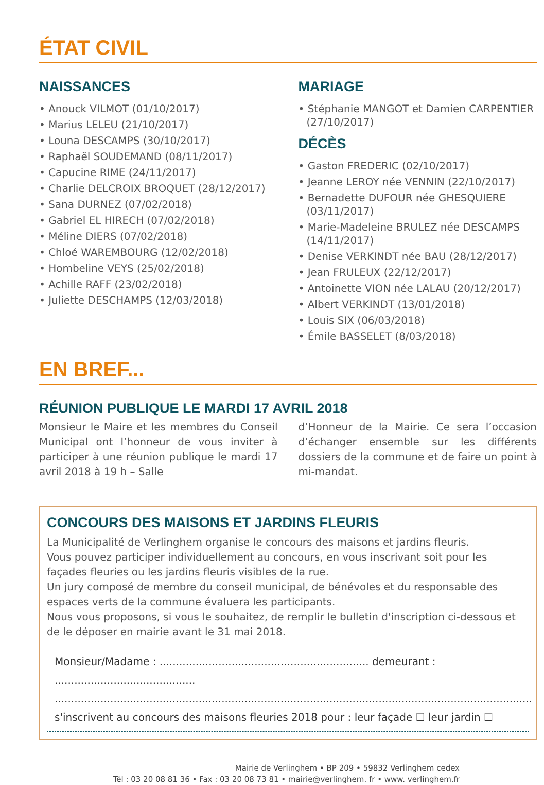ÉTAT CIVIL
NAISSANCES
• Anouck VILMOT (01/10/2017)
• Marius LELEU (21/10/2017)
• Louna DESCAMPS (30/10/2017)
• Raphaël SOUDEMAND (08/11/2017)
• Capucine RIME (24/11/2017)
• Charlie DELCROIX BROQUET (28/12/2017)
• Sana DURNEZ (07/02/2018)
• Gabriel EL HIRECH (07/02/2018)
• Méline DIERS (07/02/2018)
• Chloé WAREMBOURG (12/02/2018)
• Hombeline VEYS (25/02/2018)
• Achille RAFF (23/02/2018)
• Juliette DESCHAMPS (12/03/2018)
MARIAGE
• Stéphanie MANGOT et Damien CARPENTIER (27/10/2017)
DÉCÈS
• Gaston FREDERIC (02/10/2017)
• Jeanne LEROY née VENNIN (22/10/2017)
• Bernadette DUFOUR née GHESQUIERE (03/11/2017)
• Marie-Madeleine BRULEZ née DESCAMPS (14/11/2017)
• Denise VERKINDT née BAU (28/12/2017)
• Jean FRULEUX (22/12/2017)
• Antoinette VION née LALAU (20/12/2017)
• Albert VERKINDT (13/01/2018)
• Louis SIX (06/03/2018)
• Émile BASSELET (8/03/2018)
EN BREF...
RÉUNION PUBLIQUE LE MARDI 17 AVRIL 2018
Monsieur le Maire et les membres du Conseil Municipal ont l’honneur de vous inviter à participer à une réunion publique le mardi 17 avril 2018 à 19 h – Salle
d’Honneur de la Mairie. Ce sera l’occasion d’échanger ensemble sur les différents dossiers de la commune et de faire un point à mi-mandat.
CONCOURS DES MAISONS ET JARDINS FLEURIS
La Municipalité de Verlinghem organise le concours des maisons et jardins fleuris.
Vous pouvez participer individuellement au concours, en vous inscrivant soit pour les façades fleuries ou les jardins fleuris visibles de la rue.
Un jury composé de membre du conseil municipal, de bénévoles et du responsable des espaces verts de la commune évaluera les participants.
Nous vous proposons, si vous le souhaitez, de remplir le bulletin d'inscription ci-dessous et de le déposer en mairie avant le 31 mai 2018.
Monsieur/Madame : ................................................................ demeurant : ...........................................
..................................................................................................................................................
s'inscrivent au concours des maisons fleuries 2018 pour : leur façade ☐ leur jardin ☐
Mairie de Verlinghem • BP 209 • 59832 Verlinghem cedex
Tél : 03 20 08 81 36 • Fax : 03 20 08 73 81 • mairie@verlinghem. fr • www. verlinghem.fr